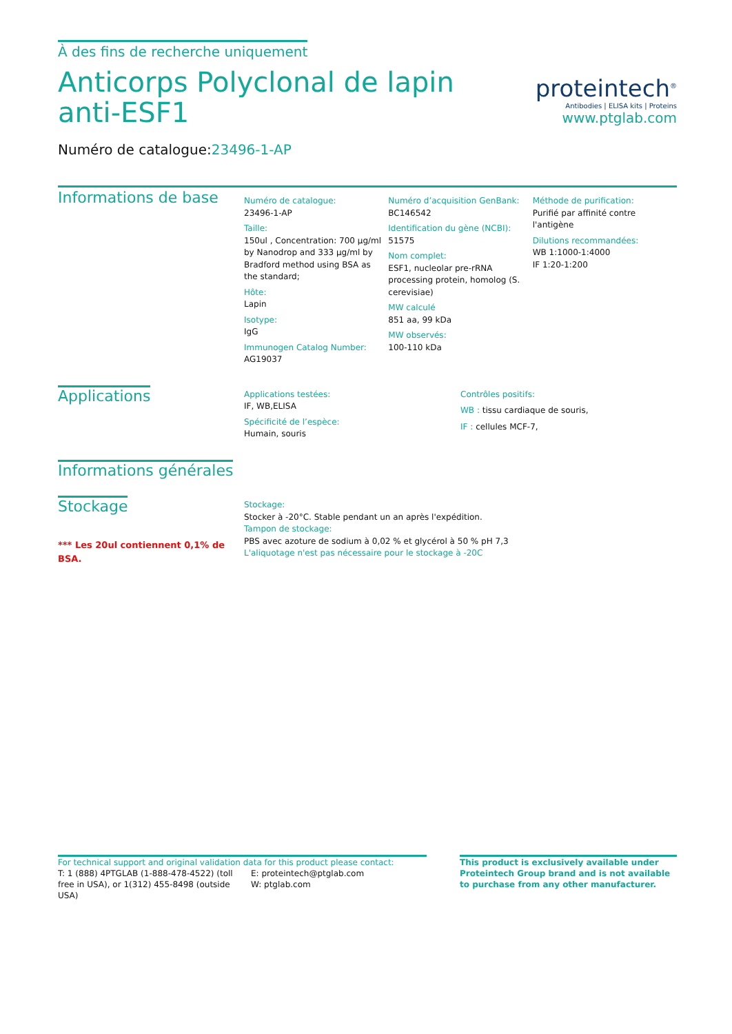À des fins de recherche uniquement
Anticorps Polyclonal de lapin anti-ESF1
Numéro de catalogue:23496-1-AP
proteintech<sup>®</sup>
Antibodies | ELISA kits | Proteins
www.ptglab.com
Informations de base
Numéro de catalogue:
23496-1-AP
Taille:
150ul , Concentration: 700 μg/ml by Nanodrop and 333 μg/ml by Bradford method using BSA as the standard;
Hôte:
Lapin
Isotype:
IgG
Immunogen Catalog Number:
AG19037
Numéro d’acquisition GenBank:
BC146542
Identification du gène (NCBI):
51575
Nom complet:
ESF1, nucleolar pre-rRNA processing protein, homolog (S. cerevisiae)
MW calculé
851 aa, 99 kDa
MW observés:
100-110 kDa
Méthode de purification:
Purifié par affinité contre l'antigène
Dilutions recommandées:
WB 1:1000-1:4000
IF 1:20-1:200
Applications
Applications testées:
IF, WB,ELISA
Spécificité de l’espèce:
Humain, souris
Contrôles positifs:
WB : tissu cardiaque de souris,
IF : cellules MCF-7,
Informations générales
Stockage
*** Les 20ul contiennent 0,1% de BSA.
Stockage:
Stocker à -20°C. Stable pendant un an après l'expédition.
Tampon de stockage:
PBS avec azoture de sodium à 0,02 % et glycérol à 50 % pH 7,3
L'aliquotage n'est pas nécessaire pour le stockage à -20C
For technical support and original validation data for this product please contact:
T: 1 (888) 4PTGLAB (1-888-478-4522) (toll free in USA), or 1(312) 455-8498 (outside USA)
E: proteintech@ptglab.com
W: ptglab.com
This product is exclusively available under Proteintech Group brand and is not available to purchase from any other manufacturer.